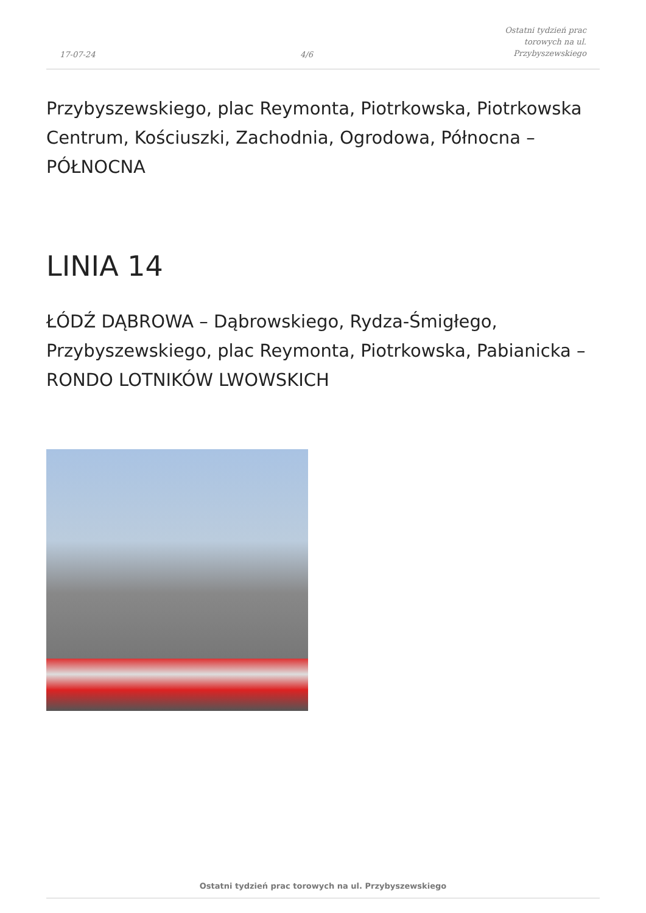17-07-24
4/6
Ostatni tydzień prac torowych na ul.
Przybyszewskiego
Przybyszewskiego, plac Reymonta, Piotrkowska, Piotrkowska Centrum, Kościuszki, Zachodnia, Ogrodowa, Północna – PÓŁNOCNA
LINIA 14
ŁÓDŹ DĄBROWA – Dąbrowskiego, Rydza-Śmigłego, Przybyszewskiego, plac Reymonta, Piotrkowska, Pabianicka – RONDO LOTNIKÓW LWOWSKICH
Ostatni tydzień prac torowych na ul. Przybyszewskiego